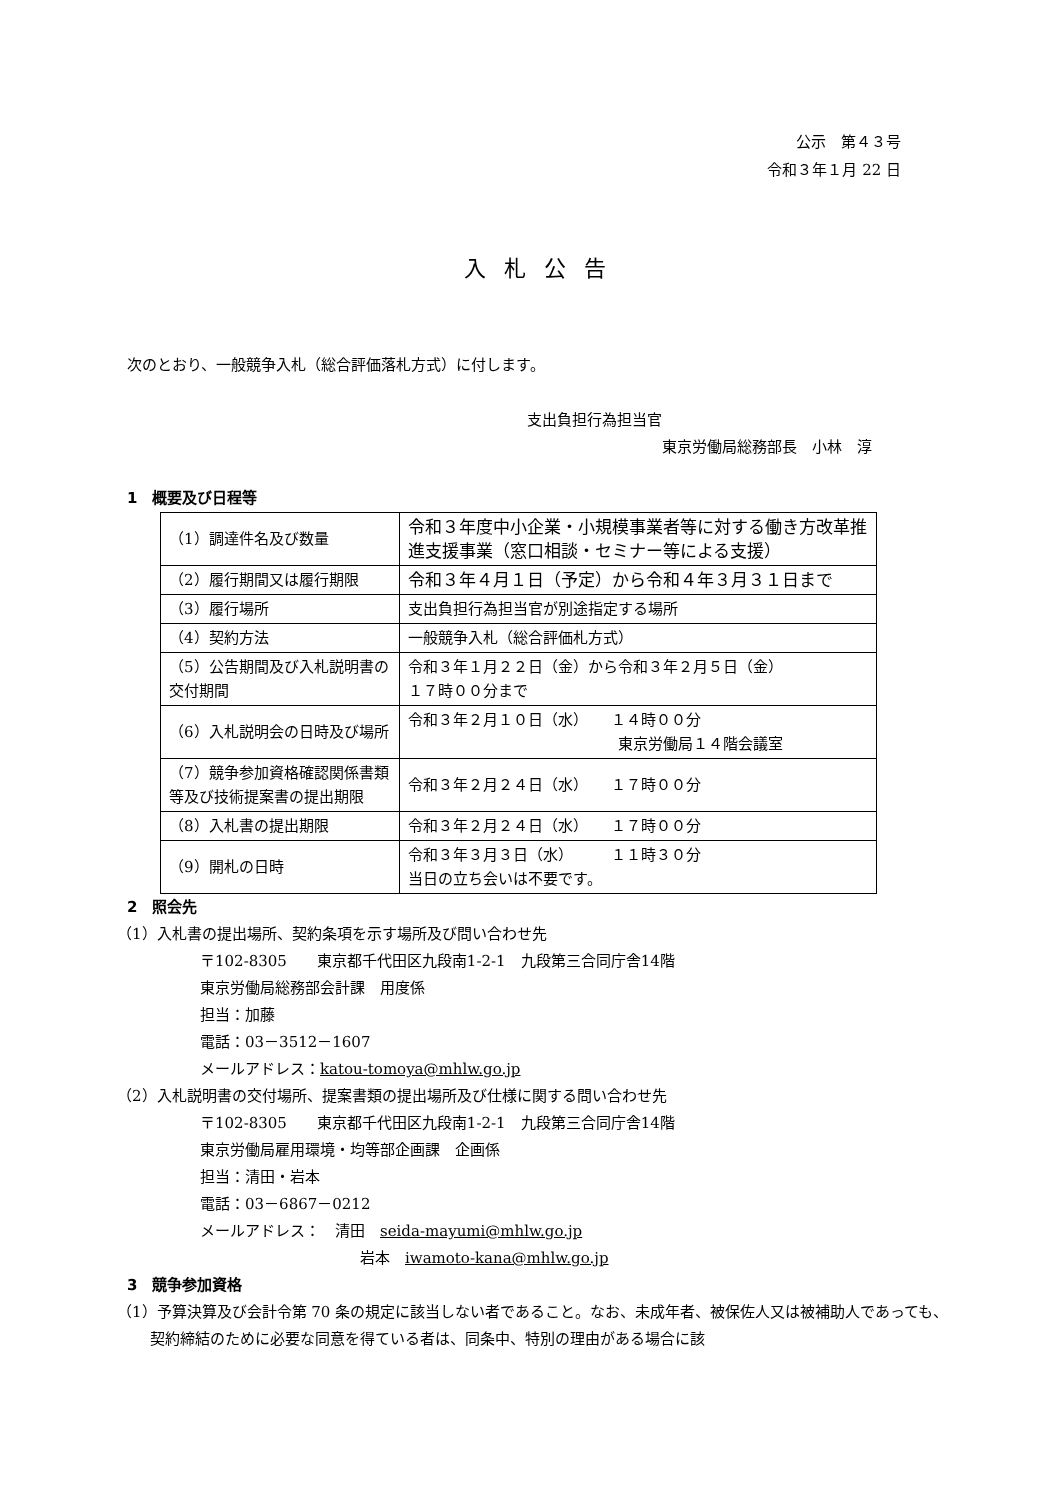公示　第４３号
令和３年１月 22 日
入札公告
次のとおり、一般競争入札（総合評価落札方式）に付します。
支出負担行為担当官
東京労働局総務部長　小林　淳
1　概要及び日程等
| （1）調達件名及び数量 | 令和３年度中小企業・小規模事業者等に対する働き方改革推進支援事業（窓口相談・セミナー等による支援） |
| （2）履行期間又は履行期限 | 令和３年４月１日（予定）から令和４年３月３１日まで |
| （3）履行場所 | 支出負担行為担当官が別途指定する場所 |
| （4）契約方法 | 一般競争入札（総合評価札方式） |
| （5）公告期間及び入札説明書の交付期間 | 令和３年１月２２日（金）から令和３年２月５日（金） １７時００分まで |
| （6）入札説明会の日時及び場所 | 令和３年２月１０日（水） １４時００分 東京労働局１４階会議室 |
| （7）競争参加資格確認関係書類等及び技術提案書の提出期限 | 令和３年２月２４日（水） １７時００分 |
| （8）入札書の提出期限 | 令和３年２月２４日（水） １７時００分 |
| （9）開札の日時 | 令和３年３月３日（水） １１時３０分 当日の立ち会いは不要です。 |
2　照会先
（1）入札書の提出場所、契約条項を示す場所及び問い合わせ先
〒102-8305　　東京都千代田区九段南1-2-1　九段第三合同庁舎14階
東京労働局総務部会計課　用度係
担当：加藤
電話：03－3512－1607
メールアドレス：katou-tomoya@mhlw.go.jp
（2）入札説明書の交付場所、提案書類の提出場所及び仕様に関する問い合わせ先
〒102-8305　　東京都千代田区九段南1-2-1　九段第三合同庁舎14階
東京労働局雇用環境・均等部企画課　企画係
担当：清田・岩本
電話：03－6867－0212
メールアドレス：　清田　seida-mayumi@mhlw.go.jp
岩本　iwamoto-kana@mhlw.go.jp
3　競争参加資格
（1）予算決算及び会計令第 70 条の規定に該当しない者であること。なお、未成年者、被保佐人又は被補助人であっても、契約締結のために必要な同意を得ている者は、同条中、特別の理由がある場合に該